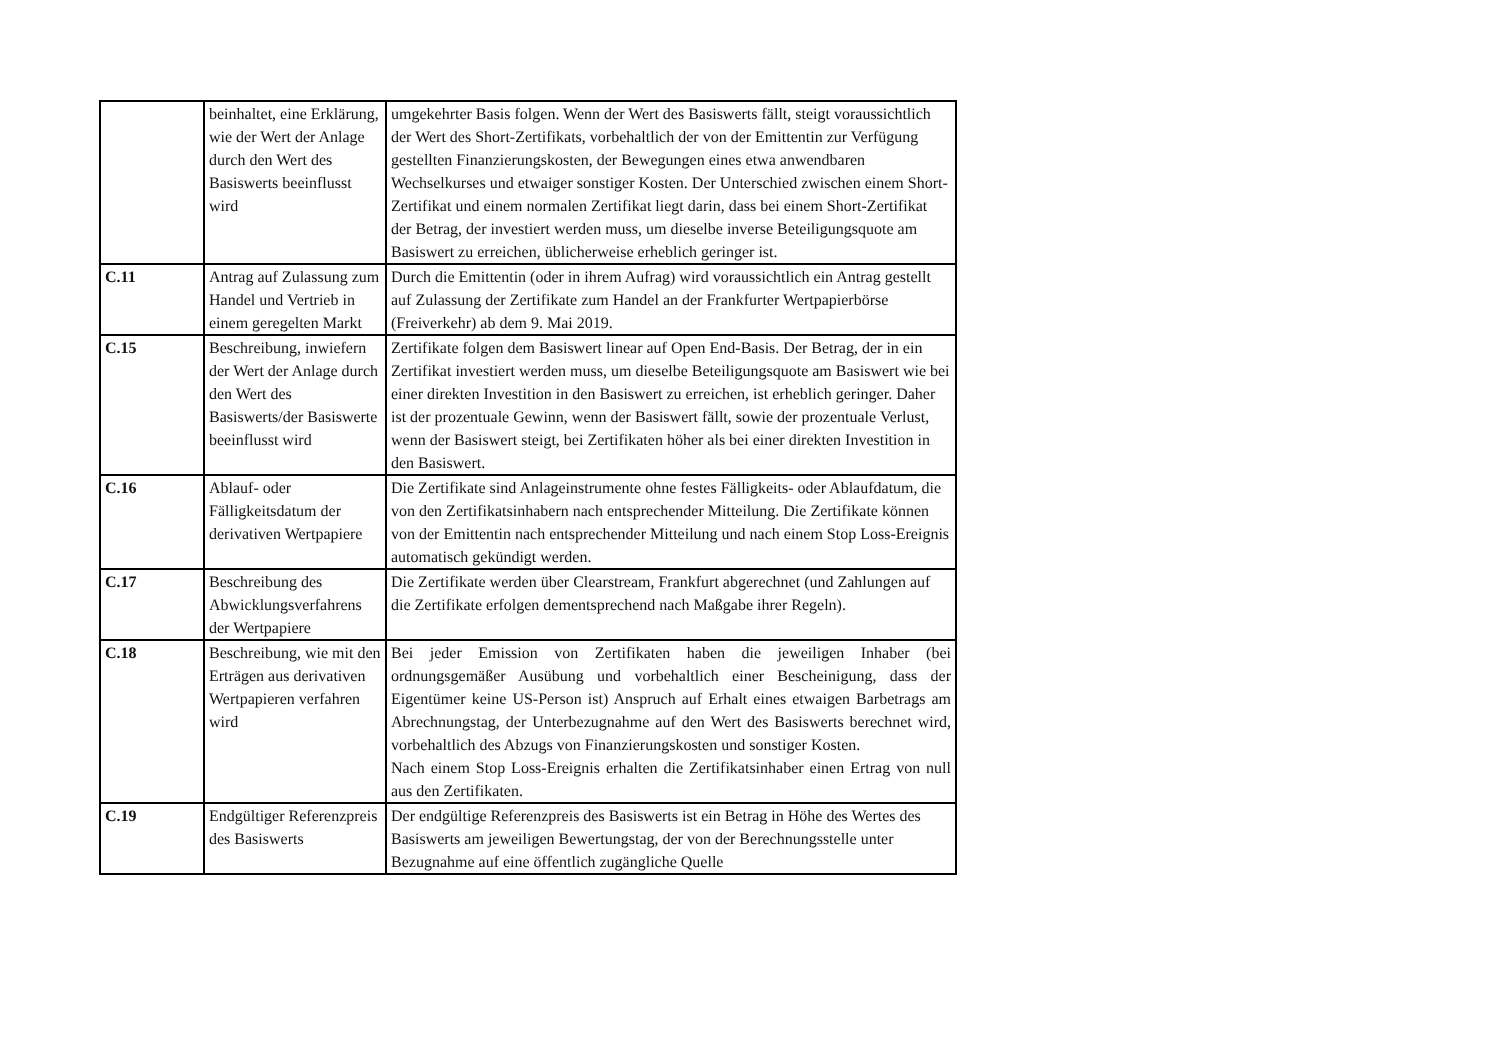| | beinhaltet, eine Erklärung, wie der Wert der Anlage durch den Wert des Basiswerts beeinflusst wird | umgekehrter Basis folgen. Wenn der Wert des Basiswerts fällt, steigt voraussichtlich der Wert des Short-Zertifikats, vorbehaltlich der von der Emittentin zur Verfügung gestellten Finanzierungskosten, der Bewegungen eines etwa anwendbaren Wechselkurses und etwaiger sonstiger Kosten. Der Unterschied zwischen einem Short-Zertifikat und einem normalen Zertifikat liegt darin, dass bei einem Short-Zertifikat der Betrag, der investiert werden muss, um dieselbe inverse Beteiligungsquote am Basiswert zu erreichen, üblicherweise erheblich geringer ist. |
| C.11 | Antrag auf Zulassung zum Handel und Vertrieb in einem geregelten Markt | Durch die Emittentin (oder in ihrem Aufrag) wird voraussichtlich ein Antrag gestellt auf Zulassung der Zertifikate zum Handel an der Frankfurter Wertpapierbörse (Freiverkehr) ab dem 9. Mai 2019. |
| C.15 | Beschreibung, inwiefern der Wert der Anlage durch den Wert des Basiswerts/der Basiswerte beeinflusst wird | Zertifikate folgen dem Basiswert linear auf Open End-Basis. Der Betrag, der in ein Zertifikat investiert werden muss, um dieselbe Beteiligungsquote am Basiswert wie bei einer direkten Investition in den Basiswert zu erreichen, ist erheblich geringer. Daher ist der prozentuale Gewinn, wenn der Basiswert fällt, sowie der prozentuale Verlust, wenn der Basiswert steigt, bei Zertifikaten höher als bei einer direkten Investition in den Basiswert. |
| C.16 | Ablauf- oder Fälligkeitsdatum der derivativen Wertpapiere | Die Zertifikate sind Anlageinstrumente ohne festes Fälligkeits- oder Ablaufdatum, die von den Zertifikatsinhabern nach entsprechender Mitteilung. Die Zertifikate können von der Emittentin nach entsprechender Mitteilung und nach einem Stop Loss-Ereignis automatisch gekündigt werden. |
| C.17 | Beschreibung des Abwicklungsverfahrens der Wertpapiere | Die Zertifikate werden über Clearstream, Frankfurt abgerechnet (und Zahlungen auf die Zertifikate erfolgen dementsprechend nach Maßgabe ihrer Regeln). |
| C.18 | Beschreibung, wie mit den Erträgen aus derivativen Wertpapieren verfahren wird | Bei jeder Emission von Zertifikaten haben die jeweiligen Inhaber (bei ordnungsgemäßer Ausübung und vorbehaltlich einer Bescheinigung, dass der Eigentümer keine US-Person ist) Anspruch auf Erhalt eines etwaigen Barbetrags am Abrechnungstag, der Unterbezugnahme auf den Wert des Basiswerts berechnet wird, vorbehaltlich des Abzugs von Finanzierungskosten und sonstiger Kosten. Nach einem Stop Loss-Ereignis erhalten die Zertifikatsinhaber einen Ertrag von null aus den Zertifikaten. |
| C.19 | Endgültiger Referenzpreis des Basiswerts | Der endgültige Referenzpreis des Basiswerts ist ein Betrag in Höhe des Wertes des Basiswerts am jeweiligen Bewertungstag, der von der Berechnungsstelle unter Bezugnahme auf eine öffentlich zugängliche Quelle |